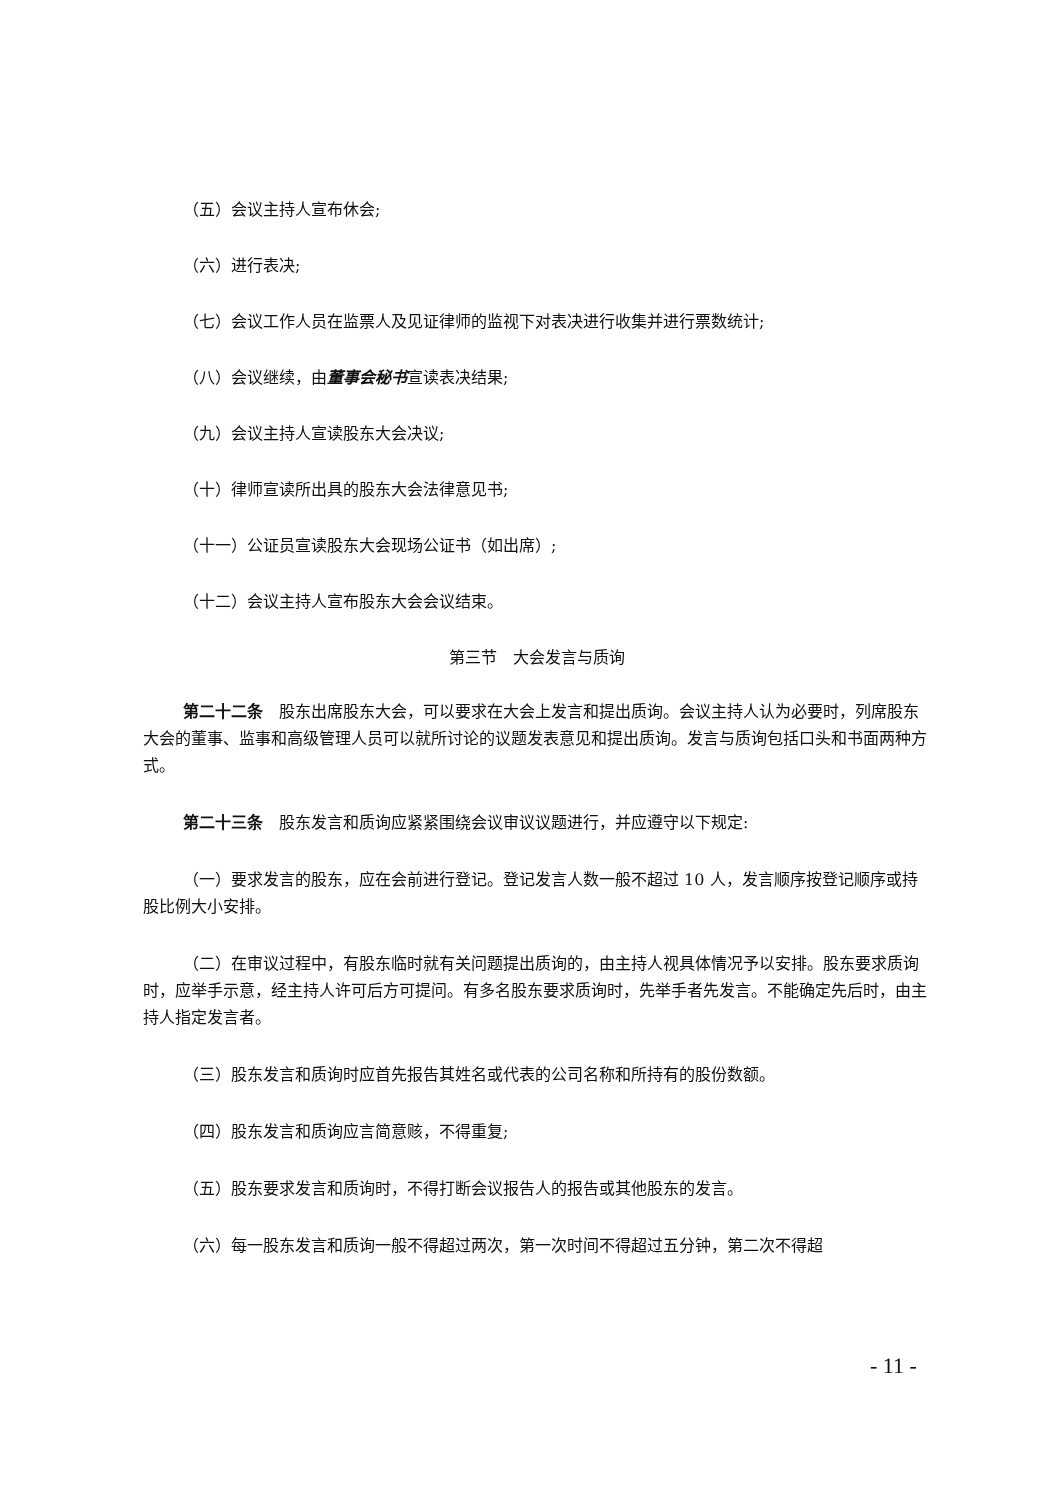（五）会议主持人宣布休会;
（六）进行表决;
（七）会议工作人员在监票人及见证律师的监视下对表决进行收集并进行票数统计;
（八）会议继续，由董事会秘书宣读表决结果;
（九）会议主持人宣读股东大会决议;
（十）律师宣读所出具的股东大会法律意见书;
（十一）公证员宣读股东大会现场公证书（如出席）;
（十二）会议主持人宣布股东大会会议结束。
第三节　大会发言与质询
第二十二条　股东出席股东大会，可以要求在大会上发言和提出质询。会议主持人认为必要时，列席股东大会的董事、监事和高级管理人员可以就所讨论的议题发表意见和提出质询。发言与质询包括口头和书面两种方式。
第二十三条　股东发言和质询应紧紧围绕会议审议议题进行，并应遵守以下规定:
（一）要求发言的股东，应在会前进行登记。登记发言人数一般不超过 10 人，发言顺序按登记顺序或持股比例大小安排。
（二）在审议过程中，有股东临时就有关问题提出质询的，由主持人视具体情况予以安排。股东要求质询时，应举手示意，经主持人许可后方可提问。有多名股东要求质询时，先举手者先发言。不能确定先后时，由主持人指定发言者。
（三）股东发言和质询时应首先报告其姓名或代表的公司名称和所持有的股份数额。
（四）股东发言和质询应言简意赅，不得重复;
（五）股东要求发言和质询时，不得打断会议报告人的报告或其他股东的发言。
（六）每一股东发言和质询一般不得超过两次，第一次时间不得超过五分钟，第二次不得超
- 11 -